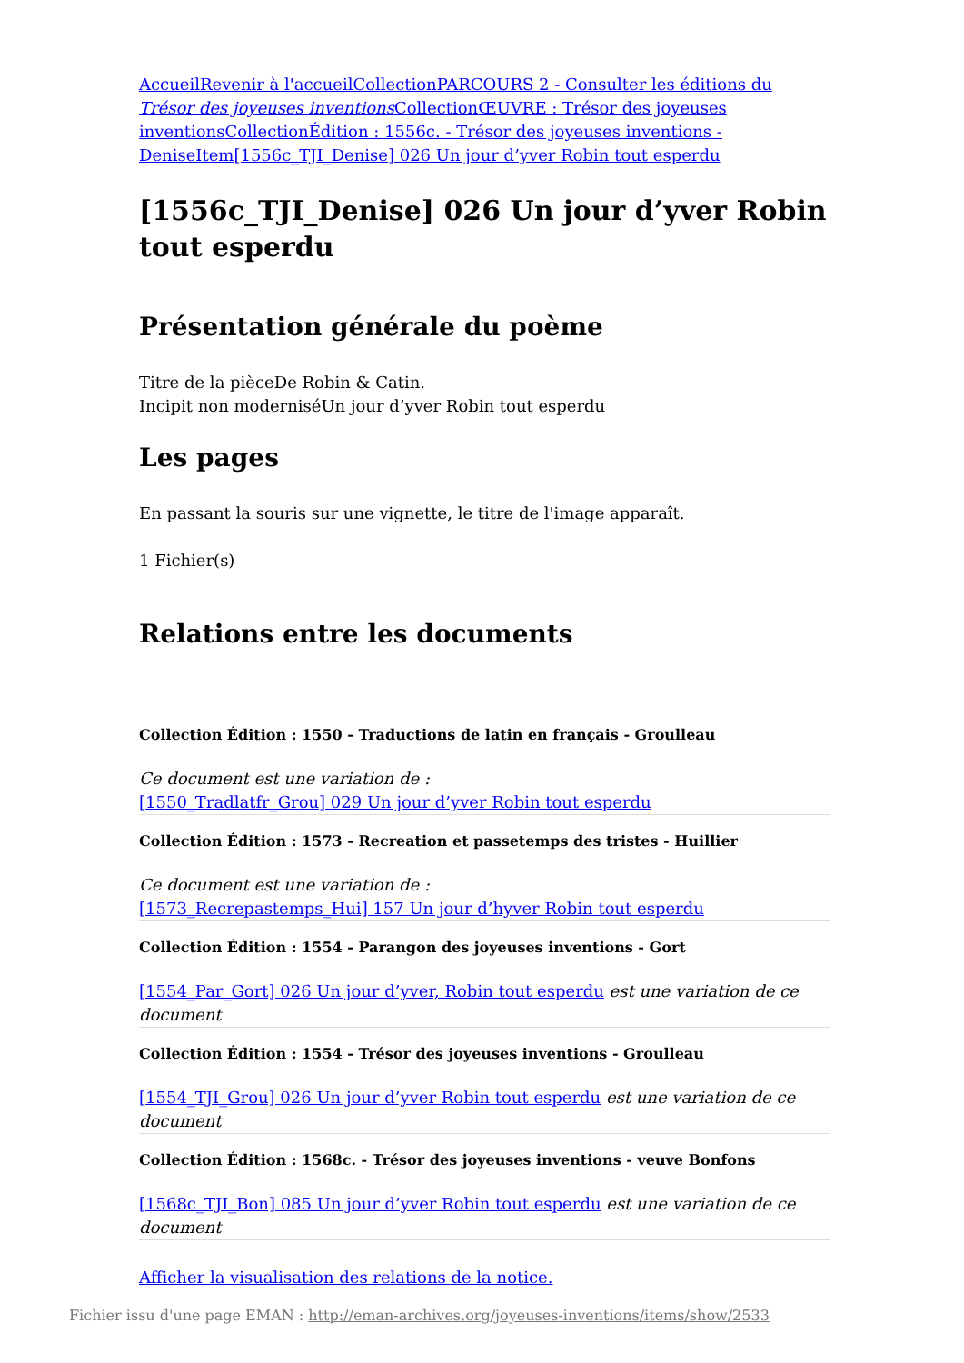Accueil Revenir à l'accueil Collection PARCOURS 2 - Consulter les éditions du Trésor des joyeuses inventions Collection ŒUVRE : Trésor des joyeuses inventions Collection Édition : 1556c. - Trésor des joyeuses inventions - Denise Item[1556c_TJI_Denise] 026 Un jour d’yver Robin tout esperdu
[1556c_TJI_Denise] 026 Un jour d’yver Robin tout esperdu
Présentation générale du poème
Titre de la pièceDe Robin & Catin.
Incipit non moderniséUn jour d’yver Robin tout esperdu
Les pages
En passant la souris sur une vignette, le titre de l'image apparaît.
1 Fichier(s)
Relations entre les documents
Collection Édition : 1550 - Traductions de latin en français - Groulleau
Ce document est une variation de :
[1550_Tradlatfr_Grou] 029 Un jour d’yver Robin tout esperdu
Collection Édition : 1573 - Recreation et passetemps des tristes - Huillier
Ce document est une variation de :
[1573_Recrepastemps_Hui] 157 Un jour d’hyver Robin tout esperdu
Collection Édition : 1554 - Parangon des joyeuses inventions - Gort
[1554_Par_Gort] 026 Un jour d’yver, Robin tout esperdu est une variation de ce document
Collection Édition : 1554 - Trésor des joyeuses inventions - Groulleau
[1554_TJI_Grou] 026 Un jour d’yver Robin tout esperdu est une variation de ce document
Collection Édition : 1568c. - Trésor des joyeuses inventions - veuve Bonfons
[1568c_TJI_Bon] 085 Un jour d’yver Robin tout esperdu est une variation de ce document
Afficher la visualisation des relations de la notice.
Fichier issu d'une page EMAN : http://eman-archives.org/joyeuses-inventions/items/show/2533